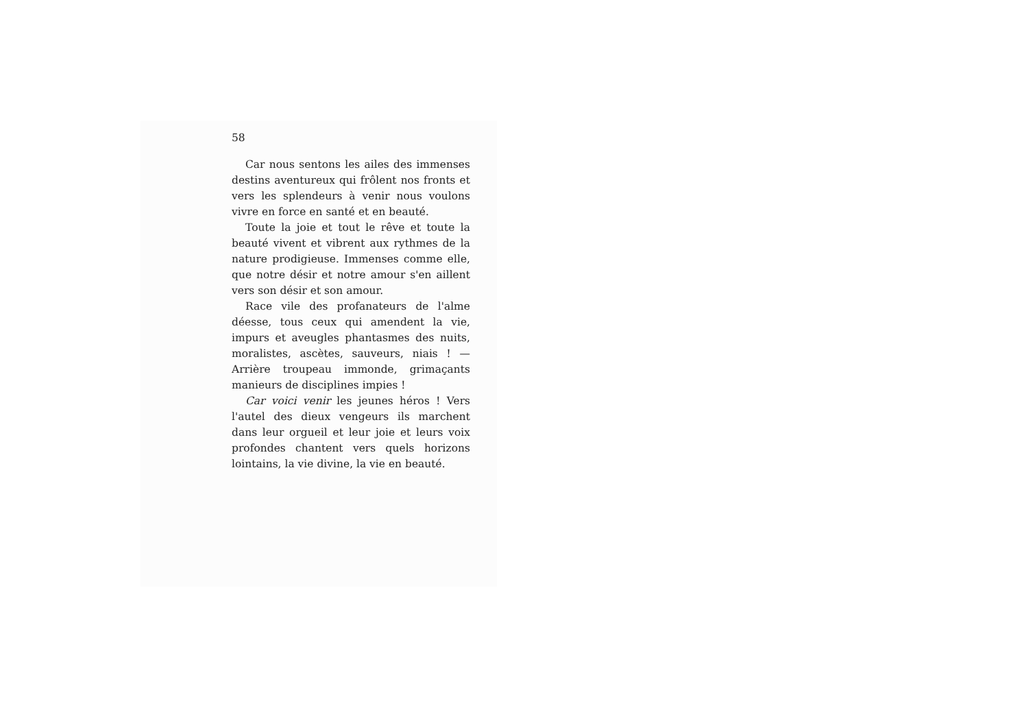58
Car nous sentons les ailes des immenses destins aventureux qui frôlent nos fronts et vers les splendeurs à venir nous voulons vivre en force en santé et en beauté.
Toute la joie et tout le rêve et toute la beauté vivent et vibrent aux rythmes de la nature prodigieuse. Immenses comme elle, que notre désir et notre amour s'en aillent vers son désir et son amour.
Race vile des profanateurs de l'alme déesse, tous ceux qui amendent la vie, impurs et aveugles phantasmes des nuits, moralistes, ascètes, sauveurs, niais ! — Arrière troupeau immonde, grimaçants manieurs de disciplines impies !
Car voici venir les jeunes héros ! Vers l'autel des dieux vengeurs ils marchent dans leur orgueil et leur joie et leurs voix profondes chantent vers quels horizons lointains, la vie divine, la vie en beauté.